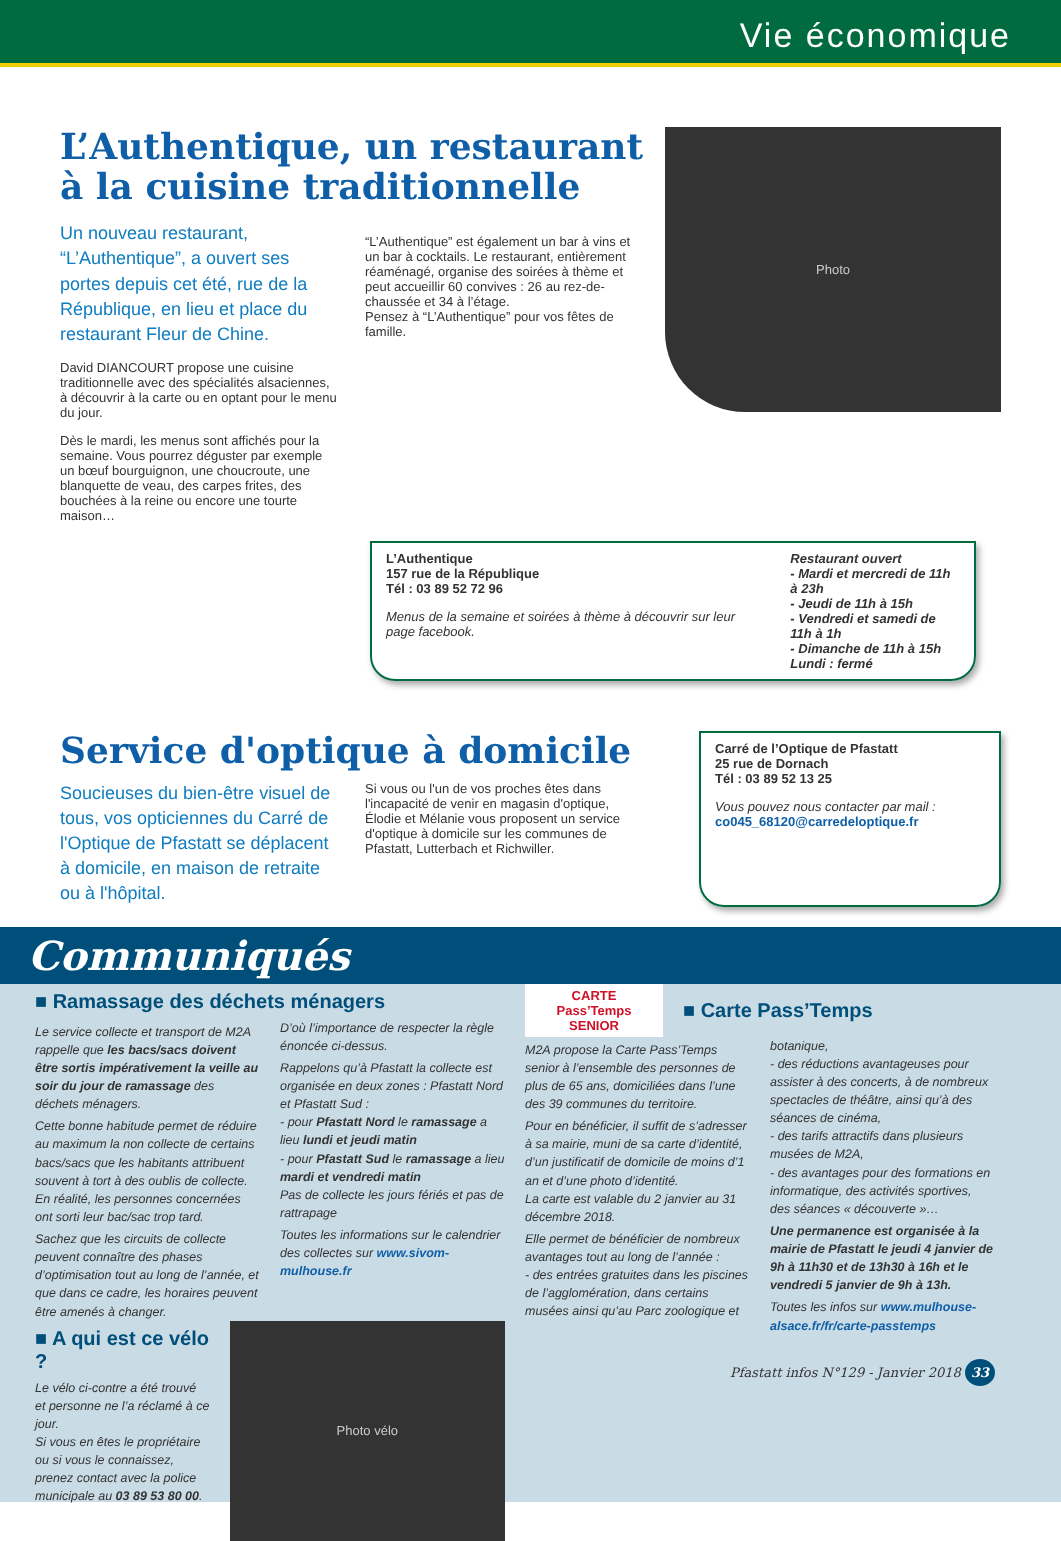Vie économique
L’Authentique, un restaurant
à la cuisine traditionnelle
Un nouveau restaurant, “L’Authentique”, a ouvert ses portes depuis cet été, rue de la République, en lieu et place du restaurant Fleur de Chine.
David DIANCOURT propose une cuisine traditionnelle avec des spécialités alsaciennes, à découvrir à la carte ou en optant pour le menu du jour.
Dès le mardi, les menus sont affichés pour la semaine. Vous pourrez déguster par exemple un bœuf bourguignon, une choucroute, une blanquette de veau, des carpes frites, des bouchées à la reine ou encore une tourte maison…
“L’Authentique” est également un bar à vins et un bar à cocktails. Le restaurant, entièrement réaménagé, organise des soirées à thème et peut accueillir 60 convives : 26 au rez-de-chaussée et 34 à l’étage.
Pensez à “L’Authentique” pour vos fêtes de famille.
Photo
L’Authentique
157 rue de la République
Tél : 03 89 52 72 96
Menus de la semaine et soirées à thème à découvrir sur leur page facebook.
Restaurant ouvert
- Mardi et mercredi de 11h à 23h
- Jeudi de 11h à 15h
- Vendredi et samedi de 11h à 1h
- Dimanche de 11h à 15h
Lundi : fermé
Service d'optique à domicile
Soucieuses du bien-être visuel de tous, vos opticiennes du Carré de l'Optique de Pfastatt se déplacent à domicile, en maison de retraite ou à l'hôpital.
Si vous ou l'un de vos proches êtes dans l'incapacité de venir en magasin d'optique, Élodie et Mélanie vous proposent un service d'optique à domicile sur les communes de Pfastatt, Lutterbach et Richwiller.
Carré de l’Optique de Pfastatt
25 rue de Dornach
Tél : 03 89 52 13 25
Vous pouvez nous contacter par mail :
co045_68120@carredeloptique.fr
Communiqués
■ Ramassage des déchets ménagers
Le service collecte et transport de M2A rappelle que les bacs/sacs doivent être sortis impérativement la veille au soir du jour de ramassage des déchets ménagers.
Cette bonne habitude permet de réduire au maximum la non collecte de certains bacs/sacs que les habitants attribuent souvent à tort à des oublis de collecte. En réalité, les personnes concernées ont sorti leur bac/sac trop tard.
Sachez que les circuits de collecte peuvent connaître des phases d’optimisation tout au long de l’année, et que dans ce cadre, les horaires peuvent être amenés à changer.
D’où l’importance de respecter la règle énoncée ci-dessus.
Rappelons qu’à Pfastatt la collecte est organisée en deux zones : Pfastatt Nord et Pfastatt Sud :
- pour Pfastatt Nord le ramassage a lieu lundi et jeudi matin
- pour Pfastatt Sud le ramassage a lieu mardi et vendredi matin
Pas de collecte les jours fériés et pas de rattrapage
Toutes les informations sur le calendrier des collectes sur www.sivom-mulhouse.fr
■ A qui est ce vélo ?
Le vélo ci-contre a été trouvé et personne ne l’a réclamé à ce jour.
Si vous en êtes le propriétaire ou si vous le connaissez, prenez contact avec la police municipale au 03 89 53 80 00.
Photo vélo
CARTE
Pass’Temps
SENIOR
■ Carte Pass’Temps
M2A propose la Carte Pass’Temps senior à l’ensemble des personnes de plus de 65 ans, domiciliées dans l’une des 39 communes du territoire.
Pour en bénéficier, il suffit de s’adresser à sa mairie, muni de sa carte d’identité, d’un justificatif de domicile de moins d’1 an et d’une photo d’identité.
La carte est valable du 2 janvier au 31 décembre 2018.
Elle permet de bénéficier de nombreux avantages tout au long de l’année :
- des entrées gratuites dans les piscines de l’agglomération, dans certains musées ainsi qu’au Parc zoologique et botanique,
- des réductions avantageuses pour assister à des concerts, à de nombreux spectacles de théâtre, ainsi qu’à des séances de cinéma,
- des tarifs attractifs dans plusieurs musées de M2A,
- des avantages pour des formations en informatique, des activités sportives, des séances « découverte »…
Une permanence est organisée à la mairie de Pfastatt le jeudi 4 janvier de 9h à 11h30 et de 13h30 à 16h et le vendredi 5 janvier de 9h à 13h.
Toutes les infos sur www.mulhouse-alsace.fr/fr/carte-passtemps
Pfastatt infos N°129 - Janvier 2018 33